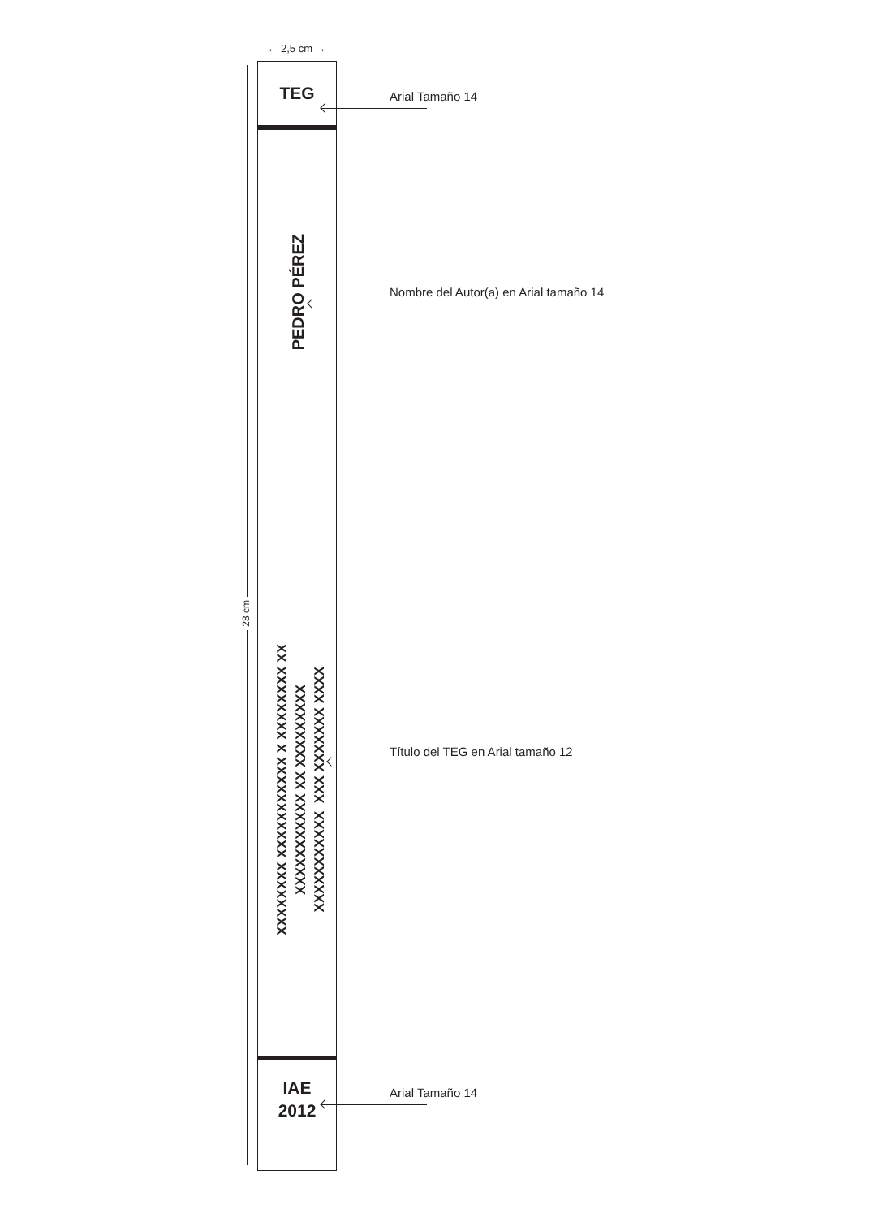← 2,5 cm →
28 cm
TEG
PEDRO PÉREZ
XXXXXXXX XXXXXXXXXXX X XXXXXXXX XX XXXXXXXXXXX XX XXXXXXXXX XXXXXXXXXXX XXX XXXXXXX XXXX
IAE
2012
Arial Tamaño 14
Nombre del Autor(a) en Arial tamaño 14
Título del TEG en Arial tamaño 12
Arial Tamaño 14